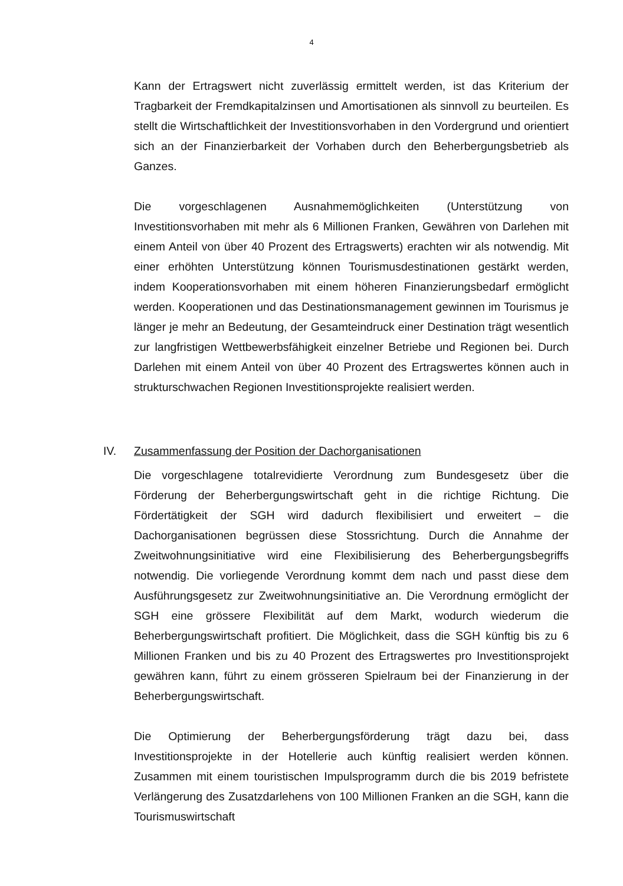4
Kann der Ertragswert nicht zuverlässig ermittelt werden, ist das Kriterium der Tragbarkeit der Fremdkapitalzinsen und Amortisationen als sinnvoll zu beurteilen. Es stellt die Wirtschaftlichkeit der Investitionsvorhaben in den Vordergrund und orientiert sich an der Finanzierbarkeit der Vorhaben durch den Beherbergungsbetrieb als Ganzes.
Die vorgeschlagenen Ausnahmemöglichkeiten (Unterstützung von Investitionsvorhaben mit mehr als 6 Millionen Franken, Gewähren von Darlehen mit einem Anteil von über 40 Prozent des Ertragswerts) erachten wir als notwendig. Mit einer erhöhten Unterstützung können Tourismusdestinationen gestärkt werden, indem Kooperationsvorhaben mit einem höheren Finanzierungsbedarf ermöglicht werden. Kooperationen und das Destinationsmanagement gewinnen im Tourismus je länger je mehr an Bedeutung, der Gesamteindruck einer Destination trägt wesentlich zur langfristigen Wettbewerbsfähigkeit einzelner Betriebe und Regionen bei. Durch Darlehen mit einem Anteil von über 40 Prozent des Ertragswertes können auch in strukturschwachen Regionen Investitionsprojekte realisiert werden.
IV. Zusammenfassung der Position der Dachorganisationen
Die vorgeschlagene totalrevidierte Verordnung zum Bundesgesetz über die Förderung der Beherbergungswirtschaft geht in die richtige Richtung. Die Fördertätigkeit der SGH wird dadurch flexibilisiert und erweitert – die Dachorganisationen begrüssen diese Stossrichtung. Durch die Annahme der Zweitwohnungsinitiative wird eine Flexibilisierung des Beherbergungsbegriffs notwendig. Die vorliegende Verordnung kommt dem nach und passt diese dem Ausführungsgesetz zur Zweitwohnungsinitiative an. Die Verordnung ermöglicht der SGH eine grössere Flexibilität auf dem Markt, wodurch wiederum die Beherbergungswirtschaft profitiert. Die Möglichkeit, dass die SGH künftig bis zu 6 Millionen Franken und bis zu 40 Prozent des Ertragswertes pro Investitionsprojekt gewähren kann, führt zu einem grösseren Spielraum bei der Finanzierung in der Beherbergungswirtschaft.
Die Optimierung der Beherbergungsförderung trägt dazu bei, dass Investitionsprojekte in der Hotellerie auch künftig realisiert werden können. Zusammen mit einem touristischen Impulsprogramm durch die bis 2019 befristete Verlängerung des Zusatzdarlehens von 100 Millionen Franken an die SGH, kann die Tourismuswirtschaft